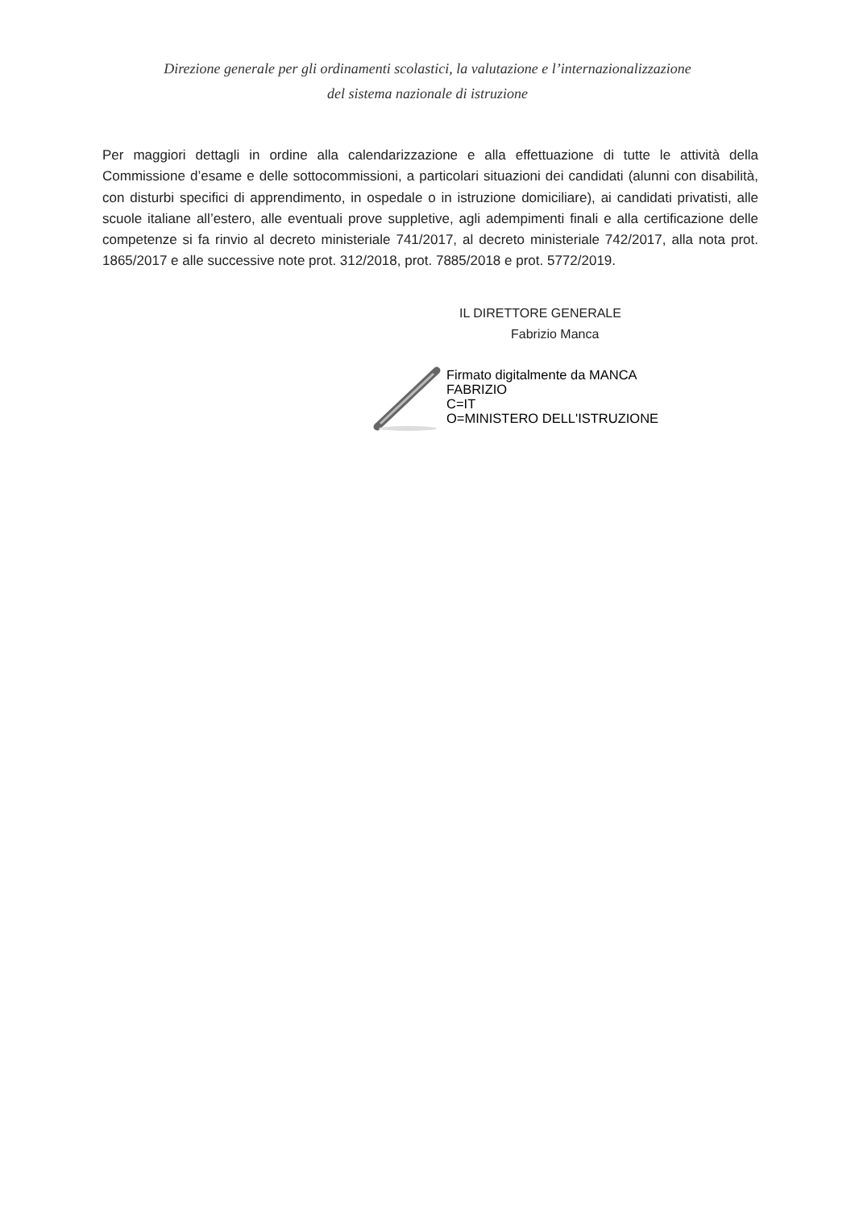Direzione generale per gli ordinamenti scolastici, la valutazione e l’internazionalizzazione
del sistema nazionale di istruzione
Per maggiori dettagli in ordine alla calendarizzazione e alla effettuazione di tutte le attività della Commissione d’esame e delle sottocommissioni, a particolari situazioni dei candidati (alunni con disabilità, con disturbi specifici di apprendimento, in ospedale o in istruzione domiciliare), ai candidati privatisti, alle scuole italiane all’estero, alle eventuali prove suppletive, agli adempimenti finali e alla certificazione delle competenze si fa rinvio al decreto ministeriale 741/2017, al decreto ministeriale 742/2017, alla nota prot. 1865/2017 e alle successive note prot. 312/2018, prot. 7885/2018 e prot. 5772/2019.
IL DIRETTORE GENERALE
Fabrizio Manca
Firmato digitalmente da MANCA
FABRIZIO
C=IT
O=MINISTERO DELL'ISTRUZIONE